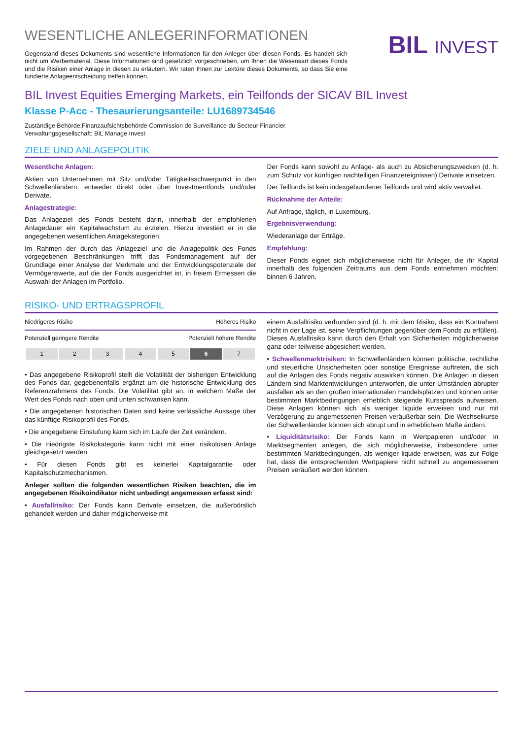WESENTLICHE ANLEGERINFORMATIONEN
Gegenstand dieses Dokuments sind wesentliche Informationen für den Anleger über diesen Fonds. Es handelt sich nicht um Werbematerial. Diese Informationen sind gesetzlich vorgeschrieben, um Ihnen die Wesensart dieses Fonds und die Risiken einer Anlage in diesen zu erläutern. Wir raten Ihnen zur Lektüre dieses Dokuments, so dass Sie eine fundierte Anlageentscheidung treffen können.
BIL INVEST
BIL Invest Equities Emerging Markets, ein Teilfonds der SICAV BIL Invest
Klasse P-Acc - Thesaurierungsanteile: LU1689734546
Zuständige Behörde:Finanzaufsichtsbehörde Commission de Surveillance du Secteur Financier
Verwaltungsgesellschaft: BIL Manage Invest
ZIELE UND ANLAGEPOLITIK
Wesentliche Anlagen:
Aktien von Unternehmen mit Sitz und/oder Tätigkeitsschwerpunkt in den Schwellenländern, entweder direkt oder über Investmentfonds und/oder Derivate.
Anlagestrategie:
Das Anlageziel des Fonds besteht darin, innerhalb der empfohlenen Anlagedauer ein Kapitalwachstum zu erzielen. Hierzu investiert er in die angegebenen wesentlichen Anlagekategorien.
Im Rahmen der durch das Anlageziel und die Anlagepolitik des Fonds vorgegebenen Beschränkungen trifft das Fondsmanagement auf der Grundlage einer Analyse der Merkmale und der Entwicklungspotenziale der Vermögenswerte, auf die der Fonds ausgerichtet ist, in freiem Ermessen die Auswahl der Anlagen im Portfolio.
Der Fonds kann sowohl zu Anlage- als auch zu Absicherungszwecken (d. h. zum Schutz vor künftigen nachteiligen Finanzereignissen) Derivate einsetzen.
Der Teilfonds ist kein indexgebundener Teilfonds und wird aktiv verwaltet.
Rücknahme der Anteile:
Auf Anfrage, täglich, in Luxemburg.
Ergebnisverwendung:
Wiederanlage der Erträge.
Empfehlung:
Dieser Fonds eignet sich möglicherweise nicht für Anleger, die ihr Kapital innerhalb des folgenden Zeitraums aus dem Fonds entnehmen möchten: binnen 6 Jahren.
RISIKO- UND ERTRAGSPROFIL
Niedrigeres Risiko Höheres Risiko
Potenziell geringere Rendite Potenziell höhere Rendite
| 1 | 2 | 3 | 4 | 5 | 6 | 7 |
• Das angegebene Risikoprofil stellt die Volatilität der bisherigen Entwicklung des Fonds dar, gegebenenfalls ergänzt um die historische Entwicklung des Referenzrahmens des Fonds. Die Volatilität gibt an, in welchem Maße der Wert des Fonds nach oben und unten schwanken kann.
• Die angegebenen historischen Daten sind keine verlässliche Aussage über das künftige Risikoprofil des Fonds.
• Die angegebene Einstufung kann sich im Laufe der Zeit verändern.
• Die niedrigste Risikokategorie kann nicht mit einer risikolosen Anlage gleichgesetzt werden.
• Für diesen Fonds gibt es keinerlei Kapitalgarantie oder Kapitalschutzmechanismen.
Anleger sollten die folgenden wesentlichen Risiken beachten, die im angegebenen Risikoindikator nicht unbedingt angemessen erfasst sind:
• Ausfallrisiko: Der Fonds kann Derivate einsetzen, die außerbörslich gehandelt werden und daher möglicherweise mit
einem Ausfallrisiko verbunden sind (d. h. mit dem Risiko, dass ein Kontrahent nicht in der Lage ist, seine Verpflichtungen gegenüber dem Fonds zu erfüllen). Dieses Ausfallrisiko kann durch den Erhalt von Sicherheiten möglicherweise ganz oder teilweise abgesichert werden.
• Schwellenmarktrisiken: In Schwellenländern können politische, rechtliche und steuerliche Unsicherheiten oder sonstige Ereignisse auftreten, die sich auf die Anlagen des Fonds negativ auswirken können. Die Anlagen in diesen Ländern sind Marktentwicklungen unterworfen, die unter Umständen abrupter ausfallen als an den großen internationalen Handelsplätzen und können unter bestimmten Marktbedingungen erheblich steigende Kursspreads aufweisen. Diese Anlagen können sich als weniger liquide erweisen und nur mit Verzögerung zu angemessenen Preisen veräußerbar sein. Die Wechselkurse der Schwellenländer können sich abrupt und in erheblichem Maße ändern.
• Liquiditätsrisiko: Der Fonds kann in Wertpapieren und/oder in Marktsegmenten anlegen, die sich möglicherweise, insbesondere unter bestimmten Marktbedingungen, als weniger liquide erweisen, was zur Folge hat, dass die entsprechenden Wertpapiere nicht schnell zu angemessenen Preisen veräußert werden können.